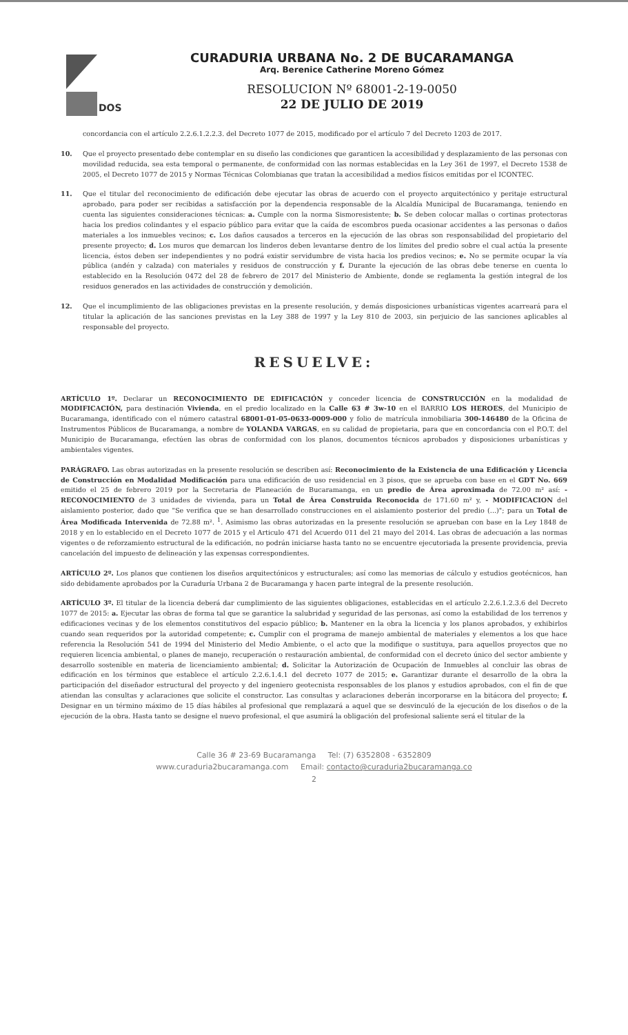DOS
CURADURIA URBANA No. 2 DE BUCARAMANGA
Arq. Berenice Catherine Moreno Gómez
RESOLUCION Nº 68001-2-19-0050
22 DE JULIO DE 2019
concordancia con el artículo 2.2.6.1.2.2.3. del Decreto 1077 de 2015, modificado por el artículo 7 del Decreto 1203 de 2017.
10. Que el proyecto presentado debe contemplar en su diseño las condiciones que garanticen la accesibilidad y desplazamiento de las personas con movilidad reducida, sea esta temporal o permanente, de conformidad con las normas establecidas en la Ley 361 de 1997, el Decreto 1538 de 2005, el Decreto 1077 de 2015 y Normas Técnicas Colombianas que tratan la accesibilidad a medios físicos emitidas por el ICONTEC.
11. Que el titular del reconocimiento de edificación debe ejecutar las obras de acuerdo con el proyecto arquitectónico y peritaje estructural aprobado, para poder ser recibidas a satisfacción por la dependencia responsable de la Alcaldía Municipal de Bucaramanga, teniendo en cuenta las siguientes consideraciones técnicas: a. Cumple con la norma Sismoresistente; b. Se deben colocar mallas o cortinas protectoras hacia los predios colindantes y el espacio público para evitar que la caída de escombros pueda ocasionar accidentes a las personas o daños materiales a los inmuebles vecinos; c. Los daños causados a terceros en la ejecución de las obras son responsabilidad del propietario del presente proyecto; d. Los muros que demarcan los linderos deben levantarse dentro de los límites del predio sobre el cual actúa la presente licencia, éstos deben ser independientes y no podrá existir servidumbre de vista hacia los predios vecinos; e. No se permite ocupar la vía pública (andén y calzada) con materiales y residuos de construcción y f. Durante la ejecución de las obras debe tenerse en cuenta lo establecido en la Resolución 0472 del 28 de febrero de 2017 del Ministerio de Ambiente, donde se reglamenta la gestión integral de los residuos generados en las actividades de construcción y demolición.
12. Que el incumplimiento de las obligaciones previstas en la presente resolución, y demás disposiciones urbanísticas vigentes acarreará para el titular la aplicación de las sanciones previstas en la Ley 388 de 1997 y la Ley 810 de 2003, sin perjuicio de las sanciones aplicables al responsable del proyecto.
RESUELVE:
ARTÍCULO 1º. Declarar un RECONOCIMIENTO DE EDIFICACIÓN y conceder licencia de CONSTRUCCIÓN en la modalidad de MODIFICACIÓN, para destinación Vivienda, en el predio localizado en la Calle 63 # 3w-10 en el BARRIO LOS HEROES, del Municipio de Bucaramanga, identificado con el número catastral 68001-01-05-0633-0009-000 y folio de matrícula inmobiliaria 300-146480 de la Oficina de Instrumentos Públicos de Bucaramanga, a nombre de YOLANDA VARGAS, en su calidad de propietaria, para que en concordancia con el P.O.T. del Municipio de Bucaramanga, efectúen las obras de conformidad con los planos, documentos técnicos aprobados y disposiciones urbanísticas y ambientales vigentes.
PARÁGRAFO. Las obras autorizadas en la presente resolución se describen así: Reconocimiento de la Existencia de una Edificación y Licencia de Construcción en Modalidad Modificación para una edificación de uso residencial en 3 pisos, que se aprueba con base en el GDT No. 669 emitido el 25 de febrero 2019 por la Secretaria de Planeación de Bucaramanga, en un predio de Área aproximada de 72.00 m² así: - RECONOCIMIENTO de 3 unidades de vivienda, para un Total de Área Construida Reconocida de 171.60 m² y, - MODIFICACION del aislamiento posterior, dado que "Se verifica que se han desarrollado construcciones en el aislamiento posterior del predio (...)"; para un Total de Área Modificada Intervenida de 72.88 m². <sup>1</sup>. Asimismo las obras autorizadas en la presente resolución se aprueban con base en la Ley 1848 de 2018 y en lo establecido en el Decreto 1077 de 2015 y el Articulo 471 del Acuerdo 011 del 21 mayo del 2014. Las obras de adecuación a las normas vigentes o de reforzamiento estructural de la edificación, no podrán iniciarse hasta tanto no se encuentre ejecutoriada la presente providencia, previa cancelación del impuesto de delineación y las expensas correspondientes.
ARTÍCULO 2º. Los planos que contienen los diseños arquitectónicos y estructurales; así como las memorias de cálculo y estudios geotécnicos, han sido debidamente aprobados por la Curaduría Urbana 2 de Bucaramanga y hacen parte integral de la presente resolución.
ARTÍCULO 3º. El titular de la licencia deberá dar cumplimiento de las siguientes obligaciones, establecidas en el artículo 2.2.6.1.2.3.6 del Decreto 1077 de 2015: a. Ejecutar las obras de forma tal que se garantice la salubridad y seguridad de las personas, así como la estabilidad de los terrenos y edificaciones vecinas y de los elementos constitutivos del espacio público; b. Mantener en la obra la licencia y los planos aprobados, y exhibirlos cuando sean requeridos por la autoridad competente; c. Cumplir con el programa de manejo ambiental de materiales y elementos a los que hace referencia la Resolución 541 de 1994 del Ministerio del Medio Ambiente, o el acto que la modifique o sustituya, para aquellos proyectos que no requieren licencia ambiental, o planes de manejo, recuperación o restauración ambiental, de conformidad con el decreto único del sector ambiente y desarrollo sostenible en materia de licenciamiento ambiental; d. Solicitar la Autorización de Ocupación de Inmuebles al concluir las obras de edificación en los términos que establece el artículo 2.2.6.1.4.1 del decreto 1077 de 2015; e. Garantizar durante el desarrollo de la obra la participación del diseñador estructural del proyecto y del ingeniero geotecnista responsables de los planos y estudios aprobados, con el fin de que atiendan las consultas y aclaraciones que solicite el constructor. Las consultas y aclaraciones deberán incorporarse en la bitácora del proyecto; f. Designar en un término máximo de 15 días hábiles al profesional que remplazará a aquel que se desvinculó de la ejecución de los diseños o de la ejecución de la obra. Hasta tanto se designe el nuevo profesional, el que asumirá la obligación del profesional saliente será el titular de la
Calle 36 # 23-69 Bucaramanga Tel: (7) 6352808 - 6352809
www.curaduria2bucaramanga.com Email: contacto@curaduria2bucaramanga.co
2